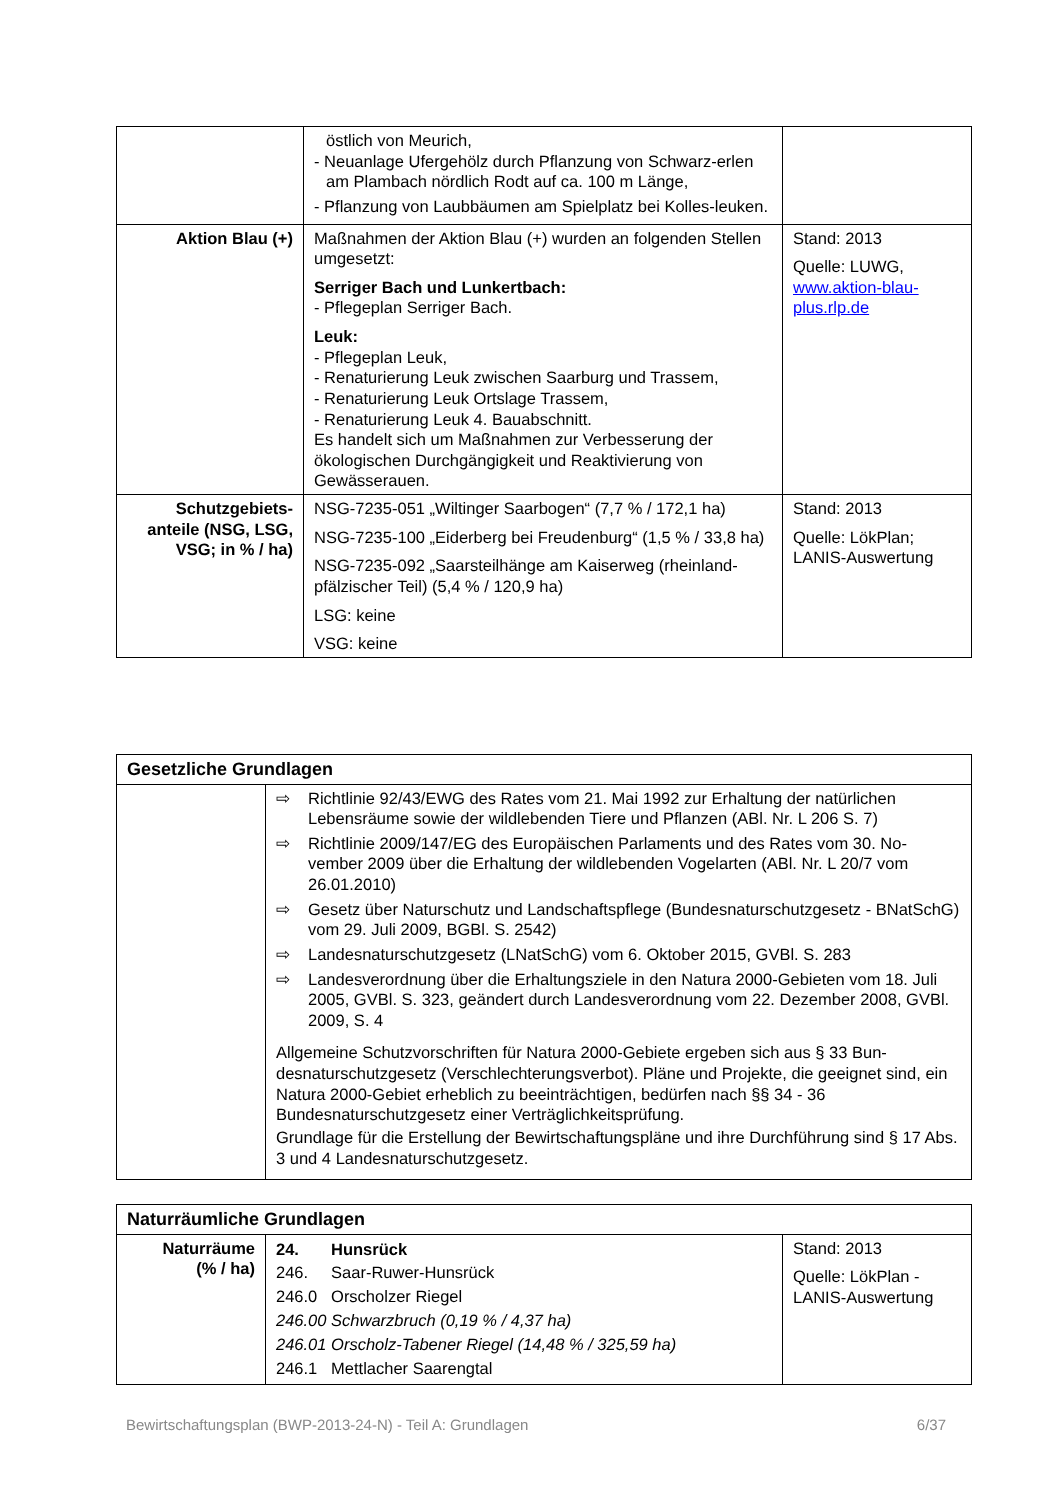| | östlich von Meurich, - Neuanlage Ufergehölz durch Pflanzung von Schwarz-erlen am Plambach nördlich Rodt auf ca. 100 m Länge, - Pflanzung von Laubbäumen am Spielplatz bei Kolles-leuken. | |
| Aktion Blau (+) | Maßnahmen der Aktion Blau (+) wurden an folgenden Stellen umgesetzt: Serriger Bach und Lunkertbach: - Pflegeplan Serriger Bach. Leuk: - Pflegeplan Leuk, - Renaturierung Leuk zwischen Saarburg und Trassem, - Renaturierung Leuk Ortslage Trassem, - Renaturierung Leuk 4. Bauabschnitt. Es handelt sich um Maßnahmen zur Verbesserung der ökologischen Durchgängigkeit und Reaktivierung von Gewässerauen. | Stand: 2013 Quelle: LUWG, www.aktion-blau-plus.rlp.de |
| Schutzgebiets-anteile (NSG, LSG, VSG; in % / ha) | NSG-7235-051 „Wiltinger Saarbogen“ (7,7 % / 172,1 ha) NSG-7235-100 „Eiderberg bei Freudenburg“ (1,5 % / 33,8 ha) NSG-7235-092 „Saarsteilhänge am Kaiserweg (rheinland-pfälzischer Teil) (5,4 % / 120,9 ha) LSG: keine VSG: keine | Stand: 2013 Quelle: LökPlan; LANIS-Auswertung |
| Gesetzliche Grundlagen | |
| --- | --- |
| | ⇨ Richtlinie 92/43/EWG des Rates vom 21. Mai 1992 zur Erhaltung der natürlichen Lebensräume sowie der wildlebenden Tiere und Pflanzen (ABl. Nr. L 206 S. 7) ⇨ Richtlinie 2009/147/EG des Europäischen Parlaments und des Rates vom 30. No-vember 2009 über die Erhaltung der wildlebenden Vogelarten (ABl. Nr. L 20/7 vom 26.01.2010) ⇨ Gesetz über Naturschutz und Landschaftspflege (Bundesnaturschutzgesetz - BNatSchG) vom 29. Juli 2009, BGBl. S. 2542) ⇨ Landesnaturschutzgesetz (LNatSchG) vom 6. Oktober 2015, GVBl. S. 283 ⇨ Landesverordnung über die Erhaltungsziele in den Natura 2000-Gebieten vom 18. Juli 2005, GVBl. S. 323, geändert durch Landesverordnung vom 22. Dezember 2008, GVBl. 2009, S. 4 Allgemeine Schutzvorschriften für Natura 2000-Gebiete ergeben sich aus § 33 Bun-desnaturschutzgesetz (Verschlechterungsverbot). Pläne und Projekte, die geeignet sind, ein Natura 2000-Gebiet erheblich zu beeinträchtigen, bedürfen nach §§ 34 - 36 Bundesnaturschutzgesetz einer Verträglichkeitsprüfung. Grundlage für die Erstellung der Bewirtschaftungspläne und ihre Durchführung sind § 17 Abs. 3 und 4 Landesnaturschutzgesetz. |
| Naturräumliche Grundlagen | | |
| --- | --- | --- |
| Naturräume (% / ha) | 24. Hunsrück 246. Saar-Ruwer-Hunsrück 246.0 Orscholzer Riegel 246.00 Schwarzbruch (0,19 % / 4,37 ha) 246.01 Orscholz-Tabener Riegel (14,48 % / 325,59 ha) 246.1 Mettlacher Saarengtal | Stand: 2013 Quelle: LökPlan - LANIS-Auswertung |
Bewirtschaftungsplan (BWP-2013-24-N) - Teil A: Grundlagen 6/37